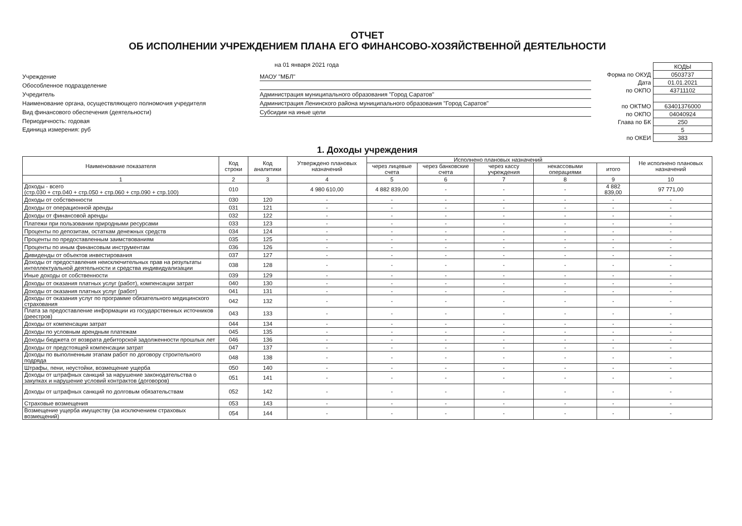ОТЧЕТ
ОБ ИСПОЛНЕНИИ УЧРЕЖДЕНИЕМ ПЛАНА ЕГО ФИНАНСОВО-ХОЗЯЙСТВЕННОЙ ДЕЯТЕЛЬНОСТИ
на 01 января 2021 года
Учреждение
МАОУ "МБЛ"
Обособленное подразделение
Учредитель
Администрация муниципального образования "Город Саратов"
Наименование органа, осуществляющего полномочия учредителя
Администрация Ленинского района муниципального образования "Город Саратов"
Вид финансового обеспечения (деятельности)
Субсидии на иные цели
Периодичность: годовая
Единица измерения: руб
| | КОДЫ |
| Форма по ОКУД | 0503737 |
| Дата | 01.01.2021 |
| по ОКПО | 43711102 |
| по ОКТМО | 63401376000 |
| по ОКПО | 04040924 |
| Глава по БК | 250 |
| | 5 |
| по ОКЕИ | 383 |
1. Доходы учреждения
| Наименование показателя | Код строки | Код аналитики | Утверждено плановых назначений | Исполнено плановых назначений | | | | | Не исполнено плановых назначений |
| --- | --- | --- | --- | --- | --- | --- | --- | --- | --- |
| | | | | через лицевые счета | через банковские счета | через кассу учреждения | некассовыми операциями | итого | |
| 1 | 2 | 3 | 4 | 5 | 6 | 7 | 8 | 9 | 10 |
| Доходы - всего (стр.030 + стр.040 + стр.050 + стр.060 + стр.090 + стр.100) | 010 | | 4 980 610,00 | 4 882 839,00 | - | - | - | 4 882 839,00 | 97 771,00 |
| Доходы от собственности | 030 | 120 | - | - | - | - | - | - | - |
| Доходы от операционной аренды | 031 | 121 | - | - | - | - | - | - | - |
| Доходы от финансовой аренды | 032 | 122 | - | - | - | - | - | - | - |
| Платежи при пользовании природными ресурсами | 033 | 123 | - | - | - | - | - | - | - |
| Проценты по депозитам, остаткам денежных средств | 034 | 124 | - | - | - | - | - | - | - |
| Проценты по предоставленным заимствованиям | 035 | 125 | - | - | - | - | - | - | - |
| Проценты по иным финансовым инструментам | 036 | 126 | - | - | - | - | - | - | - |
| Дивиденды от объектов инвестирования | 037 | 127 | - | - | - | - | - | - | - |
| Доходы от предоставления неисключительных прав на результаты интеллектуальной деятельности и средства индивидуализации | 038 | 128 | - | - | - | - | - | - | - |
| Иные доходы от собственности | 039 | 129 | - | - | - | - | - | - | - |
| Доходы от оказания платных услуг (работ), компенсации затрат | 040 | 130 | - | - | - | - | - | - | - |
| Доходы от оказания платных услуг (работ) | 041 | 131 | - | - | - | - | - | - | - |
| Доходы от оказания услуг по программе обязательного медицинского страхования | 042 | 132 | - | - | - | - | - | - | - |
| Плата за предоставление информации из государственных источников (реестров) | 043 | 133 | - | - | - | - | - | - | - |
| Доходы от компенсации затрат | 044 | 134 | - | - | - | - | - | - | - |
| Доходы по условным арендным платежам | 045 | 135 | - | - | - | - | - | - | - |
| Доходы бюджета от возврата дебиторской задолженности прошлых лет | 046 | 136 | - | - | - | - | - | - | - |
| Доходы от предстоящей компенсации затрат | 047 | 137 | - | - | - | - | - | - | - |
| Доходы по выполненным этапам работ по договору строительного подряда | 048 | 138 | - | - | - | - | - | - | - |
| Штрафы, пени, неустойки, возмещение ущерба | 050 | 140 | - | - | - | - | - | - | - |
| Доходы от штрафных санкций за нарушение законодательства о закупках и нарушение условий контрактов (договоров) | 051 | 141 | - | - | - | - | - | - | - |
| Доходы от штрафных санкций по долговым обязательствам | 052 | 142 | - | - | - | - | - | - | - |
| Страховые возмещения | 053 | 143 | - | - | - | - | - | - | - |
| Возмещение ущерба имуществу (за исключением страховых возмещений) | 054 | 144 | - | - | - | - | - | - | - |